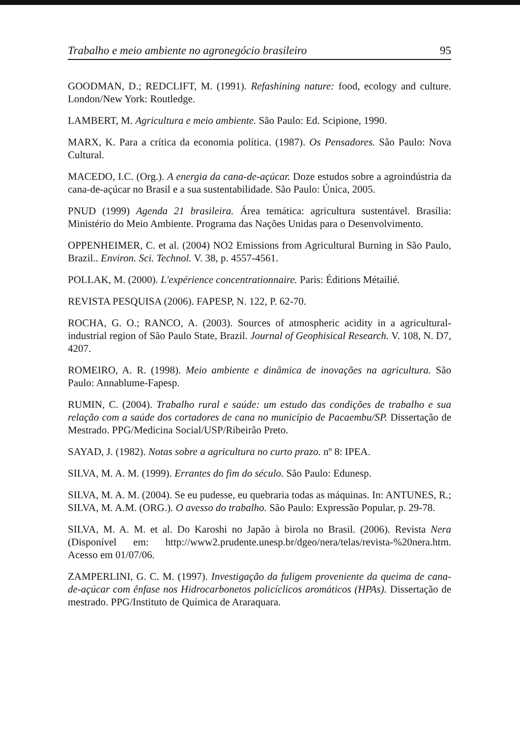Trabalho e meio ambiente no agronegócio brasileiro 95
GOODMAN, D.; REDCLIFT, M. (1991). Refashining nature: food, ecology and culture. London/New York: Routledge.
LAMBERT, M. Agricultura e meio ambiente. São Paulo: Ed. Scipione, 1990.
MARX, K. Para a crítica da economia política. (1987). Os Pensadores. São Paulo: Nova Cultural.
MACEDO, I.C. (Org.). A energia da cana-de-açúcar. Doze estudos sobre a agroindústria da cana-de-açúcar no Brasil e a sua sustentabilidade. São Paulo: Única, 2005.
PNUD (1999) Agenda 21 brasileira. Área temática: agricultura sustentável. Brasília: Ministério do Meio Ambiente. Programa das Nações Unidas para o Desenvolvimento.
OPPENHEIMER, C. et al. (2004) NO2 Emissions from Agricultural Burning in São Paulo, Brazil.. Environ. Sci. Technol. V. 38, p. 4557-4561.
POLLAK, M. (2000). L'expérience concentrationnaire. Paris: Éditions Métailié.
REVISTA PESQUISA (2006). FAPESP, N. 122, P. 62-70.
ROCHA, G. O.; RANCO, A. (2003). Sources of atmospheric acidity in a agricultural-industrial region of São Paulo State, Brazil. Journal of Geophisical Research. V. 108, N. D7, 4207.
ROMEIRO, A. R. (1998). Meio ambiente e dinâmica de inovações na agricultura. São Paulo: Annablume-Fapesp.
RUMIN, C. (2004). Trabalho rural e saúde: um estudo das condições de trabalho e sua relação com a saúde dos cortadores de cana no município de Pacaembu/SP. Dissertação de Mestrado. PPG/Medicina Social/USP/Ribeirão Preto.
SAYAD, J. (1982). Notas sobre a agricultura no curto prazo. nº 8: IPEA.
SILVA, M. A. M. (1999). Errantes do fim do século. São Paulo: Edunesp.
SILVA, M. A. M. (2004). Se eu pudesse, eu quebraria todas as máquinas. In: ANTUNES, R.; SILVA, M. A.M. (ORG.). O avesso do trabalho. São Paulo: Expressão Popular, p. 29-78.
SILVA, M. A. M. et al. Do Karoshi no Japão à birola no Brasil. (2006). Revista Nera (Disponível em: http://www2.prudente.unesp.br/dgeo/nera/telas/revista-%20nera.htm. Acesso em 01/07/06.
ZAMPERLINI, G. C. M. (1997). Investigação da fuligem proveniente da queima de cana-de-açúcar com ênfase nos Hidrocarbonetos policíclicos aromáticos (HPAs). Dissertação de mestrado. PPG/Instituto de Química de Araraquara.